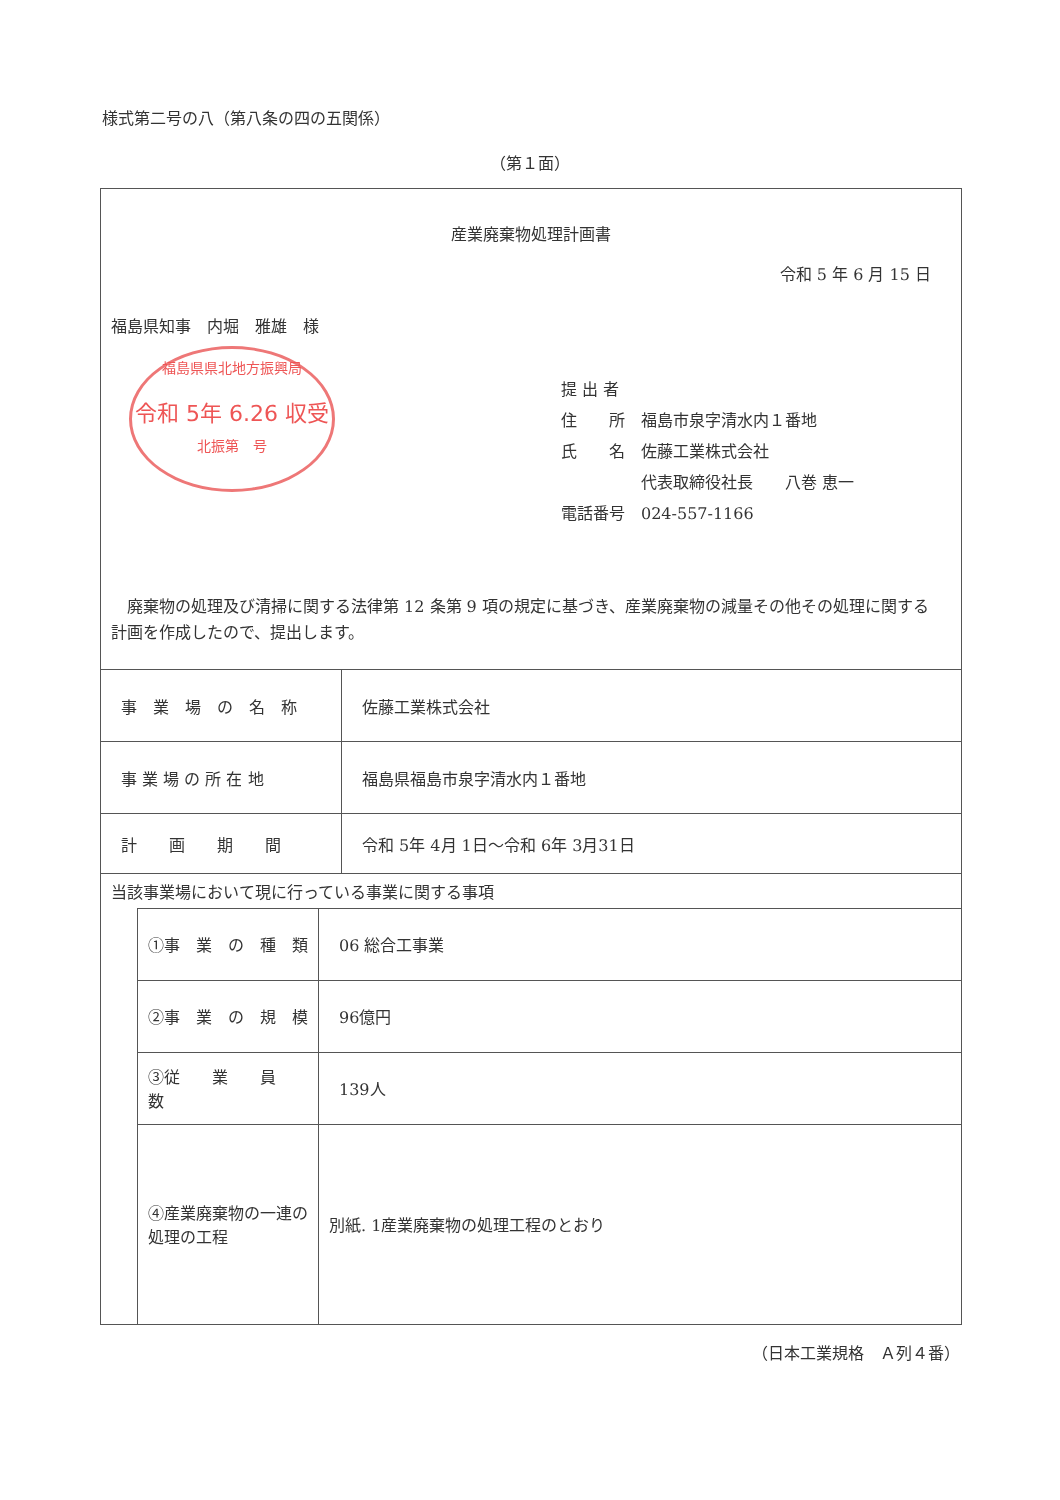様式第二号の八（第八条の四の五関係）
（第１面）
産業廃棄物処理計画書
令和 5 年 6 月 15 日
福島県知事　内堀　雅雄　様
福島県県北地方振興局
令和 5年 6.26 収受
北振第　号
提 出 者
住　　所　福島市泉字清水内１番地
氏　　名　佐藤工業株式会社
　　　　　代表取締役社長　　八巻 恵一
電話番号　024-557-1166
　廃棄物の処理及び清掃に関する法律第 12 条第 9 項の規定に基づき、産業廃棄物の減量その他その処理に関する計画を作成したので、提出します。
| 事 業 場 の 名 称 | 佐藤工業株式会社 |
| 事 業 場 の 所 在 地 | 福島県福島市泉字清水内１番地 |
| 計 画 期 間 | 令和 5年 4月 1日～令和 6年 3月31日 |
| 当該事業場において現に行っている事業に関する事項 | |
| ①事 業 の 種 類 | 06 総合工事業 |
| ②事 業 の 規 模 | 96億円 |
| ③従 業 員 数 | 139人 |
| ④産業廃棄物の一連の処理の工程 | 別紙. 1産業廃棄物の処理工程のとおり |
（日本工業規格　Ａ列４番）